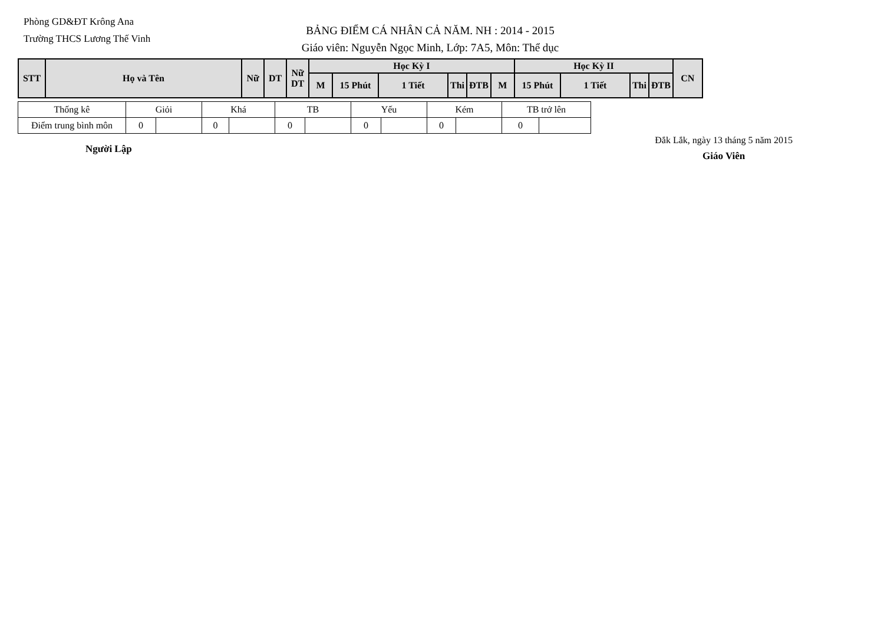Phòng GD&ĐT Krông Ana
Trường THCS Lương Thế Vinh
BẢNG ĐIỂM CÁ NHÂN CẢ NĂM. NH : 2014 - 2015
Giáo viên: Nguyễn Ngọc Minh, Lớp: 7A5, Môn: Thể dục
| STT | Họ và Tên | Nữ | DT | Nữ DT | Học Kỳ I | | | | | | Học Kỳ II | | | | CN |
| --- | --- | --- | --- | --- | --- | --- | --- | --- | --- | --- | --- | --- | --- | --- | --- |
| | | | | | M | 15 Phút | 1 Tiết | Thi | ĐTB | M | 15 Phút | 1 Tiết | Thi | ĐTB | |
| Thống kê | Giỏi | | Khá | | TB | | Yếu | | Kém | | TB trở lên | |
| Điểm trung bình môn | 0 | | 0 | | 0 | | 0 | | 0 | | 0 | |
Người Lập
Đắk Lắk, ngày 13 tháng 5 năm 2015
Giáo Viên